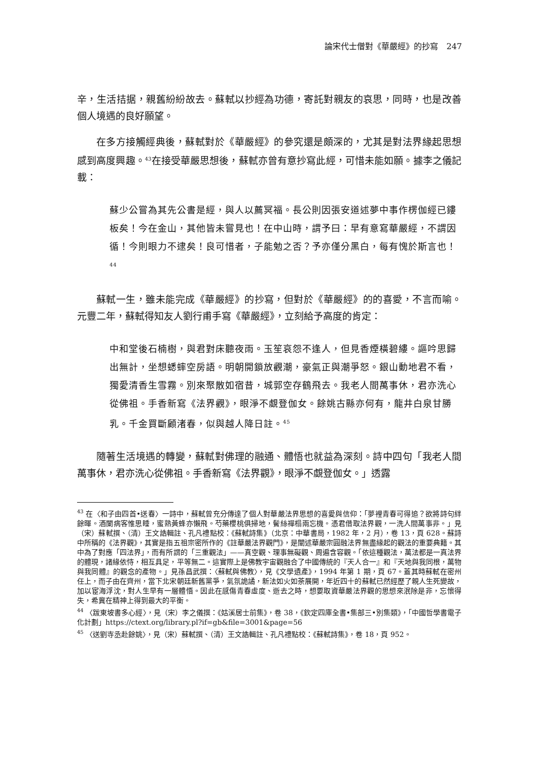論宋代士僧對《華嚴經》的抄寫　247
辛，生活拮据，親舊紛紛故去。蘇軾以抄經為功德，寄託對親友的哀思，同時，也是改善個人境遇的良好願望。
在多方接觸經典後，蘇軾對於《華嚴經》的參究還是頗深的，尤其是對法界緣起思想感到高度興趣。<sup>43</sup>在接受華嚴思想後，蘇軾亦曾有意抄寫此經，可惜未能如願。據李之儀記載：
蘇少公嘗為其先公書是經，與人以薦冥福。長公則因張安道述夢中事作楞伽經已鏤板矣！今在金山，其他皆未嘗見也！在中山時，謂予曰：早有意寫華嚴經，不謂因循！今則眼力不逮矣！良可惜者，子能勉之否？予亦僅分黑白，每有愧於斯言也！<sup>44</sup>
蘇軾一生，雖未能完成《華嚴經》的抄寫，但對於《華嚴經》的的喜愛，不言而喻。元豐二年，蘇軾得知友人劉行甫手寫《華嚴經》，立刻給予高度的肯定：
中和堂後石楠樹，與君對床聽夜雨。玉笙哀怨不逢人，但見香煙橫碧縷。謳吟思歸出無計，坐想蟋蟀空房語。明朝開鎖放觀潮，豪氣正與潮爭怒。銀山動地君不看，獨愛清香生雪霧。別來聚散如宿昔，城郭空存鶴飛去。我老人間萬事休，君亦洗心從佛祖。手香新寫《法界觀》，眼淨不覷登伽女。餘姚古縣亦何有，龍井白泉甘勝乳。千金買斷顧渚春，似與越人降日註。<sup>45</sup>
隨著生活境遇的轉變，蘇軾對佛理的融通、體悟也就益為深刻。詩中四句「我老人間萬事休，君亦洗心從佛祖。手香新寫《法界觀》，眼淨不覷登伽女。」透露
<sup>43</sup> 在〈和子由四首•送春〉一詩中，蘇軾曾充分傳達了個人對華嚴法界思想的喜愛與信仰：「夢裡青春可得追？欲將詩句絆餘暉。酒闌病客惟思睡，蜜熟黃蜂亦懶飛。芍藥櫻桃俱掃地，鬢絲禪榻兩忘機。憑君借取法界觀，一洗人間萬事非。」見（宋）蘇軾撰、（清）王文誥輯註、孔凡禮點校：《蘇軾詩集》（北京：中華書局，1982 年，2 月），卷 13，頁 628。蘇詩中所稱的《法界觀》，其實是指五祖宗密所作的《註華嚴法界觀門》，是闡述華嚴宗圓融法界無盡緣起的觀法的重要典籍。其中為了對應「四法界」，而有所謂的「三重觀法」——真空觀、理事無礙觀、周遍含容觀。「依這種觀法，萬法都是一真法界的體現，諸緣依恃，相互具足，平等無二。這實際上是佛教宇宙觀融合了中國傳統的『天人合一』和『天地與我同根，萬物與我同體』的觀念的產物。」見孫昌武撰：〈蘇軾與佛教〉，見《文學遺產》，1994 年第 1 期，頁 67。蓋其時蘇軾在密州任上，而子由在齊州，當下北宋朝廷新舊黨爭，氣氛詭譎，新法如火如荼展開，年近四十的蘇軾已然經歷了親人生死變故，加以宦海浮沈，對人生早有一層體悟。因此在感傷青春虛度、逝去之時，想要取資華嚴法界觀的思想來泯除是非，忘懷得失，希冀在精神上得到最大的平衡。
<sup>44</sup> 〈跋東坡書多心經〉，見（宋）李之儀撰：《姑溪居士前集》，卷 38，《欽定四庫全書•集部三•別集類》，「中國哲學書電子化計劃」https://ctext.org/library.pl?if=gb&file=3001&page=56
<sup>45</sup> 〈送劉寺丞赴餘姚〉，見（宋）蘇軾撰、（清）王文誥輯註、孔凡禮點校：《蘇軾詩集》，卷 18，頁 952。